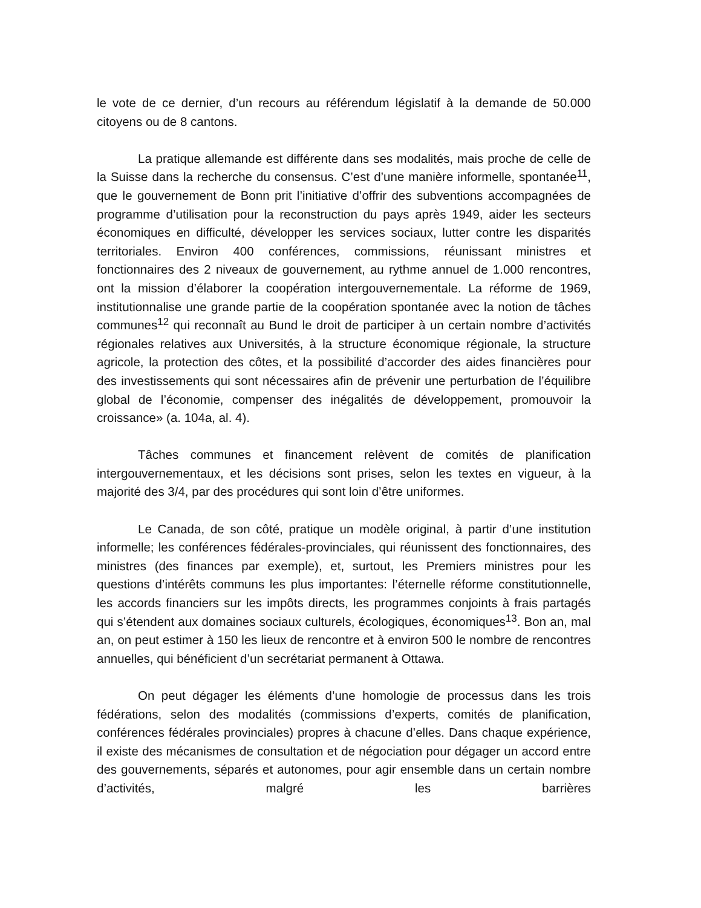le vote de ce dernier, d’un recours au référendum législatif à la demande de 50.000 citoyens ou de 8 cantons.
La pratique allemande est différente dans ses modalités, mais proche de celle de la Suisse dans la recherche du consensus. C’est d’une manière informelle, spontanée<sup>11</sup>, que le gouvernement de Bonn prit l’initiative d’offrir des subventions accompagnées de programme d’utilisation pour la reconstruction du pays après 1949, aider les secteurs économiques en difficulté, développer les services sociaux, lutter contre les disparités territoriales. Environ 400 conférences, commissions, réunissant ministres et fonctionnaires des 2 niveaux de gouvernement, au rythme annuel de 1.000 rencontres, ont la mission d’élaborer la coopération intergouvernementale. La réforme de 1969, institutionnalise une grande partie de la coopération spontanée avec la notion de tâches communes<sup>12</sup> qui reconnaît au Bund le droit de participer à un certain nombre d’activités régionales relatives aux Universités, à la structure économique régionale, la structure agricole, la protection des côtes, et la possibilité d’accorder des aides financières pour des investissements qui sont nécessaires afin de prévenir une perturbation de l’équilibre global de l’économie, compenser des inégalités de développement, promouvoir la croissance» (a. 104a, al. 4).
Tâches communes et financement relèvent de comités de planification intergouvernementaux, et les décisions sont prises, selon les textes en vigueur, à la majorité des 3/4, par des procédures qui sont loin d’être uniformes.
Le Canada, de son côté, pratique un modèle original, à partir d’une institution informelle; les conférences fédérales-provinciales, qui réunissent des fonctionnaires, des ministres (des finances par exemple), et, surtout, les Premiers ministres pour les questions d’intérêts communs les plus importantes: l’éternelle réforme constitutionnelle, les accords financiers sur les impôts directs, les programmes conjoints à frais partagés qui s’étendent aux domaines sociaux culturels, écologiques, économiques<sup>13</sup>. Bon an, mal an, on peut estimer à 150 les lieux de rencontre et à environ 500 le nombre de rencontres annuelles, qui bénéficient d’un secrétariat permanent à Ottawa.
On peut dégager les éléments d’une homologie de processus dans les trois fédérations, selon des modalités (commissions d’experts, comités de planification, conférences fédérales provinciales) propres à chacune d’elles. Dans chaque expérience, il existe des mécanismes de consultation et de négociation pour dégager un accord entre des gouvernements, séparés et autonomes, pour agir ensemble dans un certain nombre d’activités, malgré les barrières